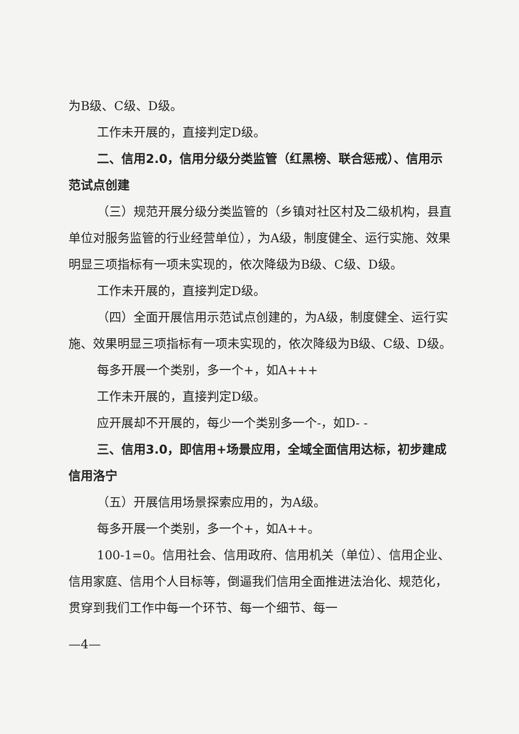为B级、C级、D级。
工作未开展的，直接判定D级。
二、信用2.0，信用分级分类监管（红黑榜、联合惩戒）、信用示范试点创建
（三）规范开展分级分类监管的（乡镇对社区村及二级机构，县直单位对服务监管的行业经营单位），为A级，制度健全、运行实施、效果明显三项指标有一项未实现的，依次降级为B级、C级、D级。
工作未开展的，直接判定D级。
（四）全面开展信用示范试点创建的，为A级，制度健全、运行实施、效果明显三项指标有一项未实现的，依次降级为B级、C级、D级。
每多开展一个类别，多一个+，如A+++
工作未开展的，直接判定D级。
应开展却不开展的，每少一个类别多一个-，如D- -
三、信用3.0，即信用+场景应用，全域全面信用达标，初步建成信用洛宁
（五）开展信用场景探索应用的，为A级。
每多开展一个类别，多一个+，如A++。
100-1=0。信用社会、信用政府、信用机关（单位）、信用企业、信用家庭、信用个人目标等，倒逼我们信用全面推进法治化、规范化，贯穿到我们工作中每一个环节、每一个细节、每一
—4—